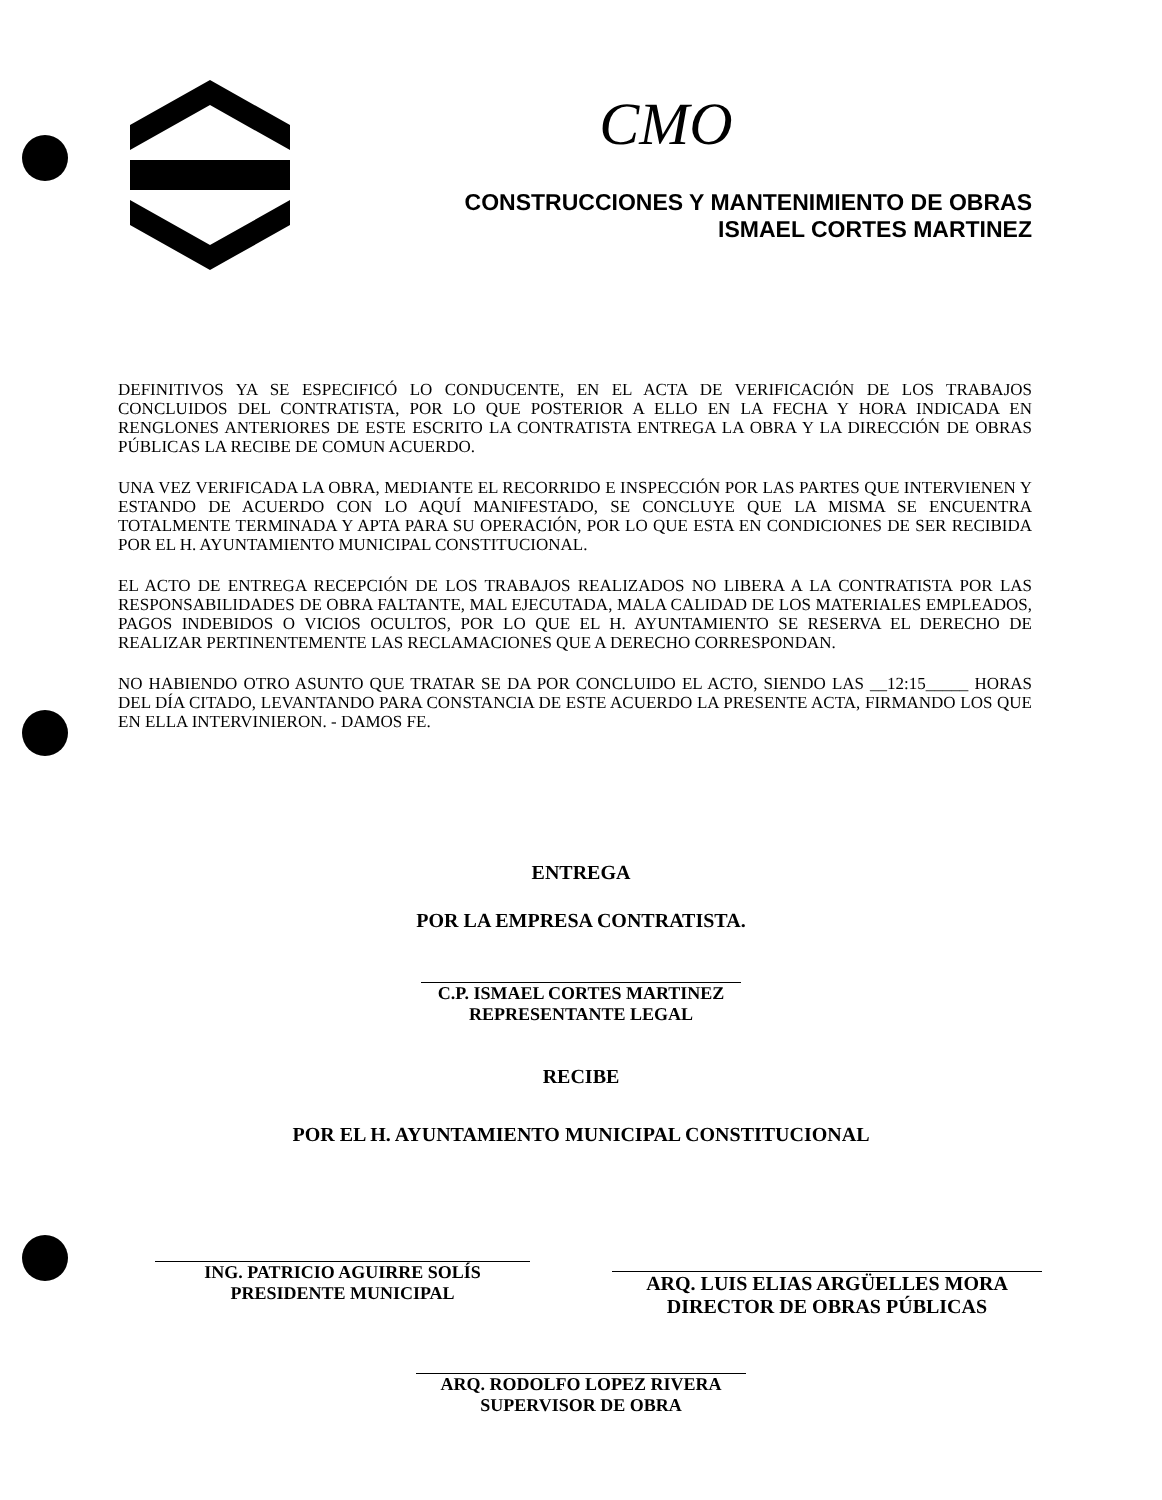CMO
CONSTRUCCIONES Y MANTENIMIENTO DE OBRAS
ISMAEL CORTES MARTINEZ
DEFINITIVOS YA SE ESPECIFICÓ LO CONDUCENTE, EN EL ACTA DE VERIFICACIÓN DE LOS TRABAJOS CONCLUIDOS DEL CONTRATISTA, POR LO QUE POSTERIOR A ELLO EN LA FECHA Y HORA INDICADA EN RENGLONES ANTERIORES DE ESTE ESCRITO LA CONTRATISTA ENTREGA LA OBRA Y LA DIRECCIÓN DE OBRAS PÚBLICAS LA RECIBE DE COMUN ACUERDO.
UNA VEZ VERIFICADA LA OBRA, MEDIANTE EL RECORRIDO E INSPECCIÓN POR LAS PARTES QUE INTERVIENEN Y ESTANDO DE ACUERDO CON LO AQUÍ MANIFESTADO, SE CONCLUYE QUE LA MISMA SE ENCUENTRA TOTALMENTE TERMINADA Y APTA PARA SU OPERACIÓN, POR LO QUE ESTA EN CONDICIONES DE SER RECIBIDA POR EL H. AYUNTAMIENTO MUNICIPAL CONSTITUCIONAL.
EL ACTO DE ENTREGA RECEPCIÓN DE LOS TRABAJOS REALIZADOS NO LIBERA A LA CONTRATISTA POR LAS RESPONSABILIDADES DE OBRA FALTANTE, MAL EJECUTADA, MALA CALIDAD DE LOS MATERIALES EMPLEADOS, PAGOS INDEBIDOS O VICIOS OCULTOS, POR LO QUE EL H. AYUNTAMIENTO SE RESERVA EL DERECHO DE REALIZAR PERTINENTEMENTE LAS RECLAMACIONES QUE A DERECHO CORRESPONDAN.
NO HABIENDO OTRO ASUNTO QUE TRATAR SE DA POR CONCLUIDO EL ACTO, SIENDO LAS __12:15_____ HORAS DEL DÍA CITADO, LEVANTANDO PARA CONSTANCIA DE ESTE ACUERDO LA PRESENTE ACTA, FIRMANDO LOS QUE EN ELLA INTERVINIERON. - DAMOS FE.
ENTREGA
POR LA EMPRESA CONTRATISTA.
C.P. ISMAEL CORTES MARTINEZ
REPRESENTANTE LEGAL
RECIBE
POR EL H. AYUNTAMIENTO MUNICIPAL CONSTITUCIONAL
ING. PATRICIO AGUIRRE SOLÍS
PRESIDENTE MUNICIPAL
ARQ. LUIS ELIAS ARGÜELLES MORA
DIRECTOR DE OBRAS PÚBLICAS
ARQ. RODOLFO LOPEZ RIVERA
SUPERVISOR DE OBRA